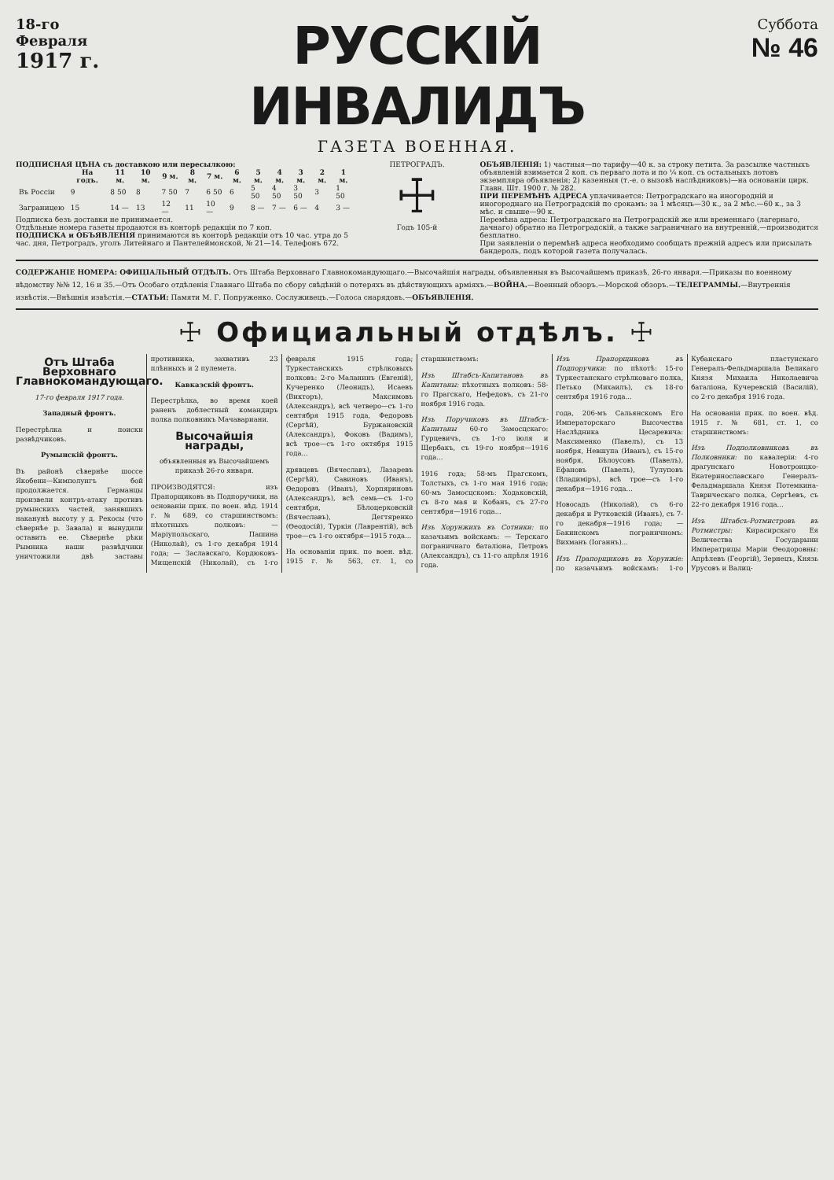18-го Февраля
1917 г.
РУССКIЙ ИНВАЛИДЪ
Суббота
№ 46
ГАЗЕТА ВОЕННАЯ.
ПОДПИСНАЯ ЦѢНА съ доставкою или пересылкою:
| | На годъ. | 11 м. | 10 м. | 9 м. | 8 м. | 7 м. | 6 м. | 5 м. | 4 м. | 3 м. | 2 м. | 1 м. |
| --- | --- | --- | --- | --- | --- | --- | --- | --- | --- | --- | --- | --- |
| Въ Россiи | 9 | 8 50 | 8 | 7 50 | 7 | 6 50 | 6 | 5 50 | 4 50 | 3 50 | 3 | 1 50 |
| Заграницею | 15 | 14 — | 13 | 12 — | 11 | 10 — | 9 | 8 — | 7 — | 6 — | 4 | 3 — |
Подписка безъ доставки не принимается.
Отдѣльные номера газеты продаются въ конторѣ редакцiи по 7 коп.
ПОДПИСКА и ОБЪЯВЛЕНIЯ принимаются въ конторѣ редакцiи отъ 10 час. утра до 5 час. дня, Петроградъ, уголъ Литейнаго и Пантелеймонской, № 21—14. Телефонъ 672.
ПЕТРОГРАДЪ.
☩
Годъ 105-й
ОБЪЯВЛЕНIЯ: 1) частныя—по тарифу—40 к. за строку петита. За разсылке частныхъ объявленiй взимается 2 коп. съ перваго лота и по ¼ коп. съ остальныхъ лотовъ экземпляра объявленiя; 2) казенныя (т.-е. о вызовѣ наслѣдниковъ)—на основанiи цирк. Главн. Шт. 1900 г. № 282.
ПРИ ПЕРЕМѢНѢ АДРЕСА уплачивается: Петроградскаго на иногороднiй и иногороднаго на Петроградскiй по срокамъ: за 1 мѣсяцъ—30 к., за 2 мѣс.—60 к., за 3 мѣс. и свыше—90 к.
Перемѣна адреса: Петроградскаго на Петроградскiй же или временнаго (лагернаго, дачнаго) обратно на Петроградскiй, а также заграничнаго на внутреннiй,—производится безплатно.
При заявленiи о перемѣнѣ адреса необходимо сообщать прежнiй адресъ или присылать бандероль, подъ которой газета получалась.
СОДЕРЖАНIЕ НОМЕРА: ОФИЦIАЛЬНЫЙ ОТДѢЛЪ. Отъ Штаба Верховнаго Главнокомандующаго.—Высочайшiя награды, объявленныя въ Высочайшемъ приказѣ, 26-го января.—Приказы по военному вѣдомству №№ 12, 16 и 35.—Отъ Особаго отдѣленiя Главнаго Штаба по сбору свѣдѣнiй о потеряхъ въ дѣйствующихъ армiяхъ.—ВОЙНА.—Военный обзоръ.—Морской обзоръ.—ТЕЛЕГРАММЫ.—Внутреннiя извѣстiя.—Внѣшнiя извѣстiя.—СТАТЬИ: Памяти М. Г. Попруженко. Сослуживецъ.—Голоса снарядовъ.—ОБЪЯВЛЕНIЯ.
☩ Официальный отдѣлъ. ☩
Отъ Штаба Верховнаго Главнокомандующаго.
17-го февраля 1917 года.
Западный фронтъ.
Перестрѣлка и поиски развѣдчиковъ.
Румынскiй фронтъ.
Въ районѣ сѣвернѣе шоссе Якобени—Кимполунгъ бой продолжается. Германцы произвели контръ-атаку противъ румынскихъ частей, занявшихъ наканунѣ высоту у д. Рекосы (что сѣвернѣе р. Завала) и вынудили оставить ее. Сѣвернѣе рѣки Рымника наши развѣдчики уничтожили двѣ заставы противника, захвативъ 23 плѣнныхъ и 2 пулемета.
Кавказскiй фронтъ.
Перестрѣлка, во время коей раненъ доблестный командиръ полка полковникъ Мачавариани.
Высочайшiя награды,
объявленныя въ Высочайшемъ приказѣ 26-го января.
ПРОИЗВОДЯТСЯ: изъ Прапорщиковъ въ Подпоручики, на основанiи прик. по воен. вѣд. 1914 г. № 689, со старшинствомъ: пѣхотныхъ полковъ: — Марiупольскаго, Пашина (Николай), съ 1-го декабря 1914 года; — Заславскаго, Кордюковъ-Мищенскiй (Николай), съ 1-го февраля 1915 года; Туркестанскихъ стрѣлковыхъ полковъ: 2-го Маланинъ (Евгенiй), Кучеренко (Леонидъ), Исаевъ (Викторъ), Максимовъ (Александръ), всѣ четверо—съ 1-го сентября 1915 года, Федоровъ (Сергѣй), Буржановскiй (Александръ), Фоковъ (Вадимъ), всѣ трое—съ 1-го октября 1915 года...
дрявцевъ (Вячеславъ), Лазаревъ (Сергѣй), Савиновъ (Иванъ), Ѳедоровъ (Иванъ), Хорпяриновъ (Александръ), всѣ семь—съ 1-го сентября, Бѣлоцерковскiй (Вячеславъ), Дегтяренко (Ѳеодосiй), Туркiя (Лаврентiй), всѣ трое—съ 1-го октября—1915 года...
На основанiи прик. по воен. вѣд. 1915 г. № 563, ст. 1, со старшинствомъ:
Изъ Штабсъ-Капитановъ въ Капитаны: пѣхотныхъ полковъ: 58-го Прагскаго, Нефедовъ, съ 21-го ноября 1916 года.
Изъ Поручиковъ въ Штабсъ-Капитаны 60-го Замосцскаго: Гурцевичъ, съ 1-го iюля и Щербакъ, съ 19-го ноября—1916 года...
1916 года; 58-мъ Прагскомъ, Толстыхъ, съ 1-го мая 1916 года; 60-мъ Замосцскомъ: Ходаковскiй, съ 8-го мая и Кобанъ, съ 27-го сентября—1916 года...
Изъ Хорунжихъ въ Сотники: по казачьимъ войскамъ: — Терскаго пограничнаго баталiона, Петровъ (Александръ), съ 11-го апрѣля 1916 года.
Изъ Прапорщиковъ въ Подпоручики: по пѣхотѣ: 15-го Туркестанскаго стрѣлковаго полка, Петько (Михаилъ), съ 18-го сентября 1916 года...
года, 206-мъ Сальянскомъ Его Императорскаго Высочества Наслѣдника Цесаревича: Максименко (Павелъ), съ 13 ноября, Невшупа (Иванъ), съ 15-го ноября, Бѣлоусовъ (Павелъ), Ефановъ (Павелъ), Тулуповъ (Владимiръ), всѣ трое—съ 1-го декабря—1916 года...
Новосадъ (Николай), съ 6-го декабря и Рутковскiй (Иванъ), съ 7-го декабря—1916 года; — Бакинскомъ пограничномъ: Вихманъ (Iоганнъ)...
Изъ Прапорщиковъ въ Хорунжiе: по казачьимъ войскамъ: 1-го Кубанскаго пластунскаго Генералъ-Фельдмаршала Великаго Князя Михаила Николаевича баталiона, Кучеревскiй (Василiй), со 2-го декабря 1916 года.
На основанiи прик. по воен. вѣд. 1915 г. № 681, ст. 1, со старшинствомъ:
Изъ Подполковниковъ въ Полковники: по кавалерiи: 4-го драгунскаго Новотроицко-Екатеринославскаго Генералъ-Фельдмаршала Князя Потемкина-Таврическаго полка, Сергѣевъ, съ 22-го декабря 1916 года...
Изъ Штабсъ-Ротмистровъ въ Ротмистры: Кирасирскаго Ея Величества Государыни Императрицы Марiи Ѳеодоровны: Апрѣлевъ (Георгiй), Зернецъ, Князь Урусовъ и Валиц-